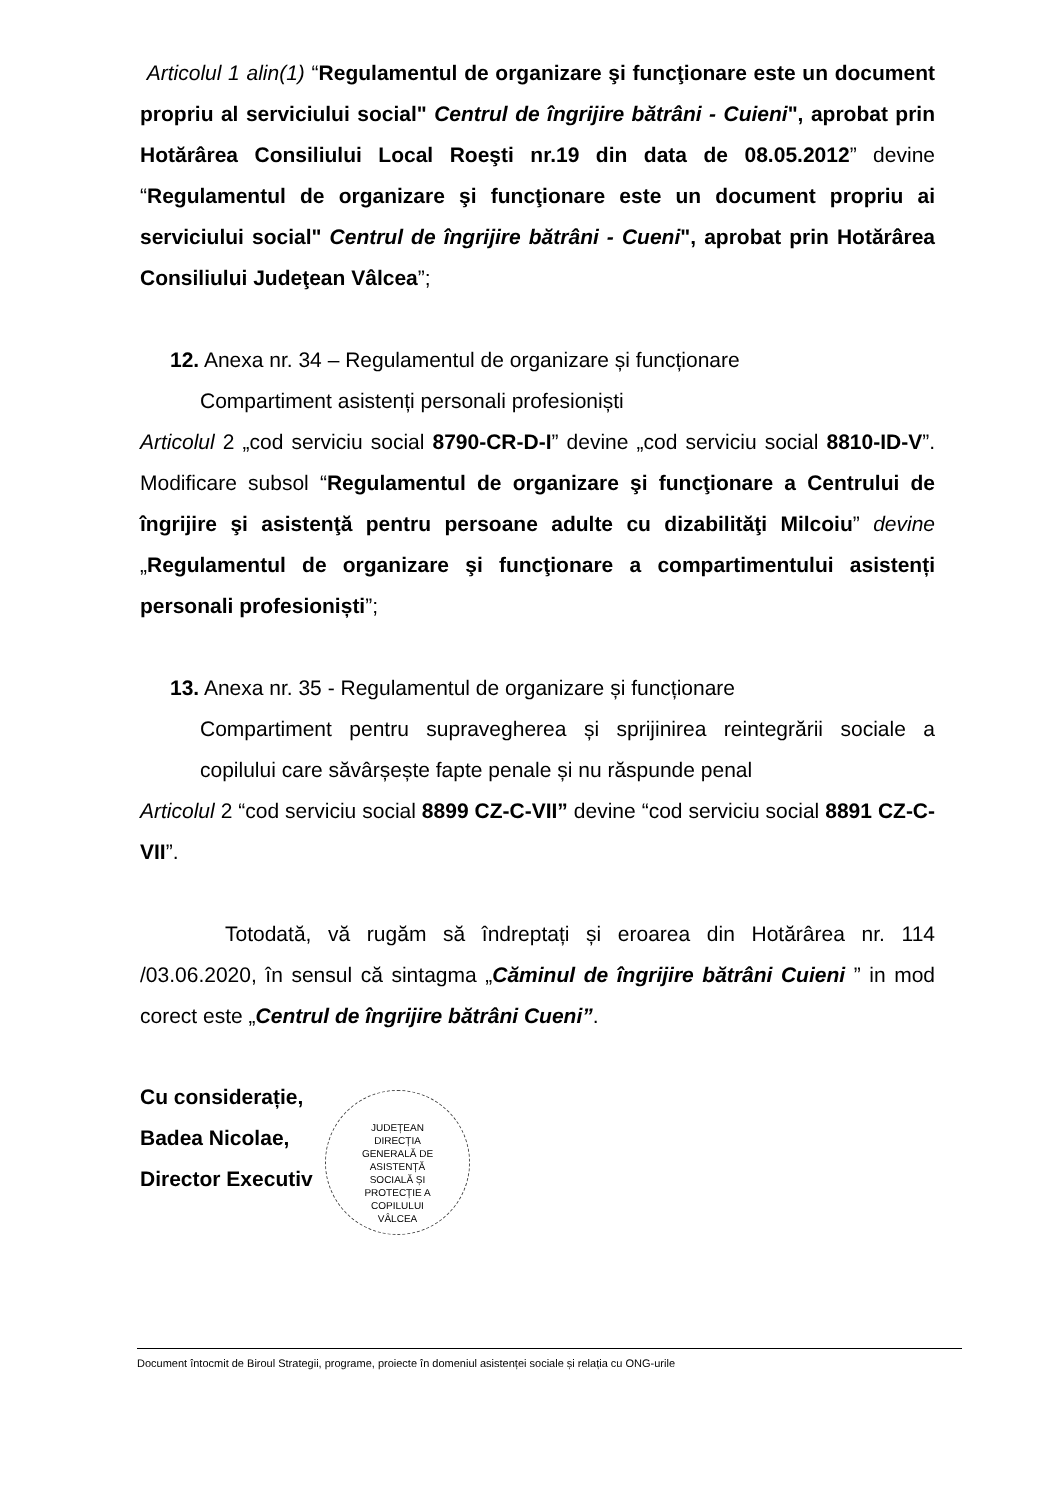Articolul 1 alin(1) “Regulamentul de organizare şi funcţionare este un document propriu al serviciului social" Centrul de îngrijire bătrâni - Cuieni", aprobat prin Hotărârea Consiliului Local Roeşti nr.19 din data de 08.05.2012” devine “Regulamentul de organizare şi funcţionare este un document propriu ai serviciului social" Centrul de îngrijire bătrâni - Cueni", aprobat prin Hotărârea Consiliului Judeţean Vâlcea”;
12. Anexa nr. 34 – Regulamentul de organizare și funcționare
Compartiment asistenți personali profesioniști
Articolul 2 „cod serviciu social 8790-CR-D-I” devine „cod serviciu social 8810-ID-V”. Modificare subsol “Regulamentul de organizare şi funcţionare a Centrului de îngrijire şi asistenţă pentru persoane adulte cu dizabilităţi Milcoiu” devine „Regulamentul de organizare şi funcţionare a compartimentului asistenți personali profesioniști”;
13. Anexa nr. 35 - Regulamentul de organizare și funcționare
Compartiment pentru supravegherea și sprijinirea reintegrării sociale a copilului care săvârșește fapte penale și nu răspunde penal
Articolul 2 “cod serviciu social 8899 CZ-C-VII” devine “cod serviciu social 8891 CZ-C-VII”.
Totodată, vă rugăm să îndreptați și eroarea din Hotărârea nr. 114 /03.06.2020, în sensul că sintagma „Căminul de îngrijire bătrâni Cuieni ” in mod corect este „Centrul de îngrijire bătrâni Cueni”.
Cu considerație,
Badea Nicolae,
Director Executiv
JUDEȚEAN
DIRECȚIA
GENERALĂ DE
ASISTENȚĂ
SOCIALĂ ȘI
PROTECȚIE A
COPILULUI
VÂLCEA
Document întocmit de Biroul Strategii, programe, proiecte în domeniul asistenței sociale și relația cu ONG-urile